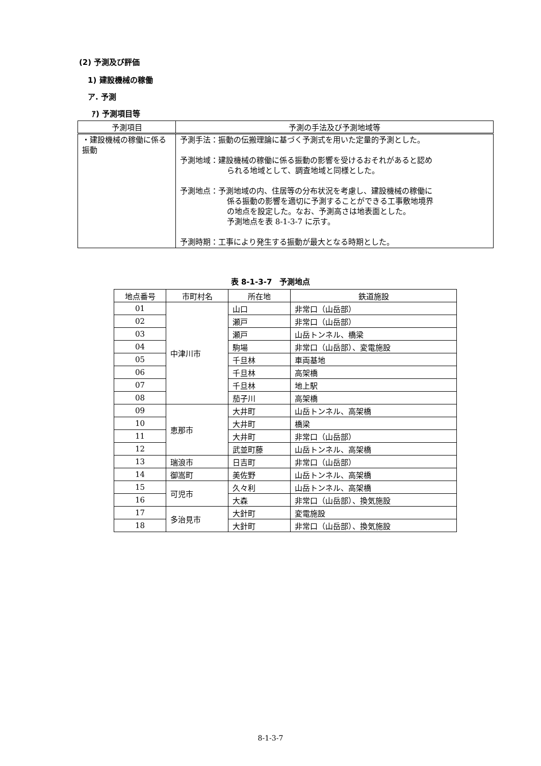(2) 予測及び評価
1) 建設機械の稼働
ア. 予測
ｱ) 予測項目等
| 予測項目 | 予測の手法及び予測地域等 |
| --- | --- |
| ・建設機械の稼働に係る振動 | 予測手法：振動の伝搬理論に基づく予測式を用いた定量的予測とした。 予測地域：建設機械の稼働に係る振動の影響を受けるおそれがあると認め られる地域として、調査地域と同様とした。 予測地点：予測地域の内、住居等の分布状況を考慮し、建設機械の稼働に 係る振動の影響を適切に予測することができる工事敷地境界 の地点を設定した。なお、予測高さは地表面とした。 予測地点を表 8-1-3-7 に示す。 予測時期：工事により発生する振動が最大となる時期とした。 |
表 8-1-3-7　予測地点
| 地点番号 | 市町村名 | 所在地 | 鉄道施設 |
| 01 | 中津川市 | 山口 | 非常口（山岳部） |
| 02 | | 瀬戸 | 非常口（山岳部） |
| 03 | | 瀬戸 | 山岳トンネル、橋梁 |
| 04 | | 駒場 | 非常口（山岳部）、変電施設 |
| 05 | | 千旦林 | 車両基地 |
| 06 | | 千旦林 | 高架橋 |
| 07 | | 千旦林 | 地上駅 |
| 08 | | 茄子川 | 高架橋 |
| 09 | 恵那市 | 大井町 | 山岳トンネル、高架橋 |
| 10 | | 大井町 | 橋梁 |
| 11 | | 大井町 | 非常口（山岳部） |
| 12 | | 武並町藤 | 山岳トンネル、高架橋 |
| 13 | 瑞浪市 | 日吉町 | 非常口（山岳部） |
| 14 | 御嵩町 | 美佐野 | 山岳トンネル、高架橋 |
| 15 | 可児市 | 久々利 | 山岳トンネル、高架橋 |
| 16 | | 大森 | 非常口（山岳部）、換気施設 |
| 17 | 多治見市 | 大針町 | 変電施設 |
| 18 | | 大針町 | 非常口（山岳部）、換気施設 |
8-1-3-7